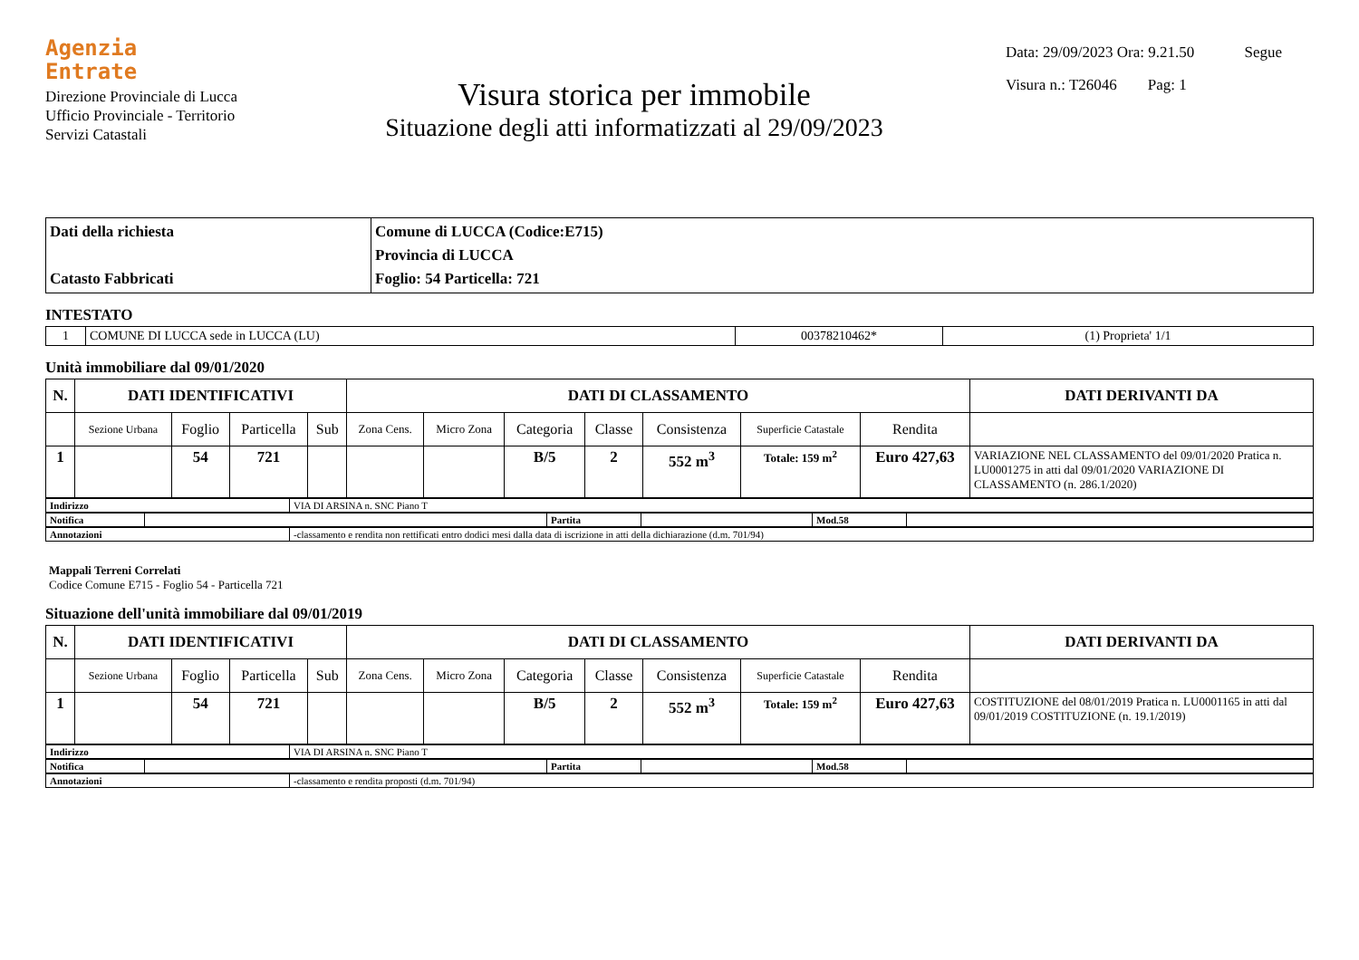Agenzia
Entrate
Direzione Provinciale di Lucca
Ufficio Provinciale - Territorio
Servizi Catastali
Visura storica per immobile
Situazione degli atti informatizzati al 29/09/2023
Data: 29/09/2023 Ora: 9.21.50 Segue
Visura n.: T26046 Pag: 1
| Dati della richiesta Catasto Fabbricati | Comune di LUCCA (Codice:E715) Provincia di LUCCA Foglio: 54 Particella: 721 |
INTESTATO
| 1 | COMUNE DI LUCCA sede in LUCCA (LU) | 00378210462* | (1) Proprieta' 1/1 |
Unità immobiliare dal 09/01/2020
| N. | DATI IDENTIFICATIVI | | | | DATI DI CLASSAMENTO | | | | | | | DATI DERIVANTI DA |
| --- | --- | --- | --- | --- | --- | --- | --- | --- | --- | --- | --- | --- |
| | Sezione Urbana | Foglio | Particella | Sub | Zona Cens. | Micro Zona | Categoria | Classe | Consistenza | Superficie Catastale | Rendita | |
| 1 | | 54 | 721 | | | | B/5 | 2 | 552 m<sup>3</sup> | Totale: 159 m<sup>2</sup> | Euro 427,63 | VARIAZIONE NEL CLASSAMENTO del 09/01/2020 Pratica n. LU0001275 in atti dal 09/01/2020 VARIAZIONE DI CLASSAMENTO (n. 286.1/2020) |
| Indirizzo | VIA DI ARSINA n. SNC Piano T |
| Notifica | | Partita | | Mod.58 | |
| Annotazioni | -classamento e rendita non rettificati entro dodici mesi dalla data di iscrizione in atti della dichiarazione (d.m. 701/94) |
Mappali Terreni Correlati
Codice Comune E715 - Foglio 54 - Particella 721
Situazione dell'unità immobiliare dal 09/01/2019
| N. | DATI IDENTIFICATIVI | | | | DATI DI CLASSAMENTO | | | | | | | DATI DERIVANTI DA |
| --- | --- | --- | --- | --- | --- | --- | --- | --- | --- | --- | --- | --- |
| | Sezione Urbana | Foglio | Particella | Sub | Zona Cens. | Micro Zona | Categoria | Classe | Consistenza | Superficie Catastale | Rendita | |
| 1 | | 54 | 721 | | | | B/5 | 2 | 552 m<sup>3</sup> | Totale: 159 m<sup>2</sup> | Euro 427,63 | COSTITUZIONE del 08/01/2019 Pratica n. LU0001165 in atti dal 09/01/2019 COSTITUZIONE (n. 19.1/2019) |
| Indirizzo | VIA DI ARSINA n. SNC Piano T |
| Notifica | | Partita | | Mod.58 | |
| Annotazioni | -classamento e rendita proposti (d.m. 701/94) |